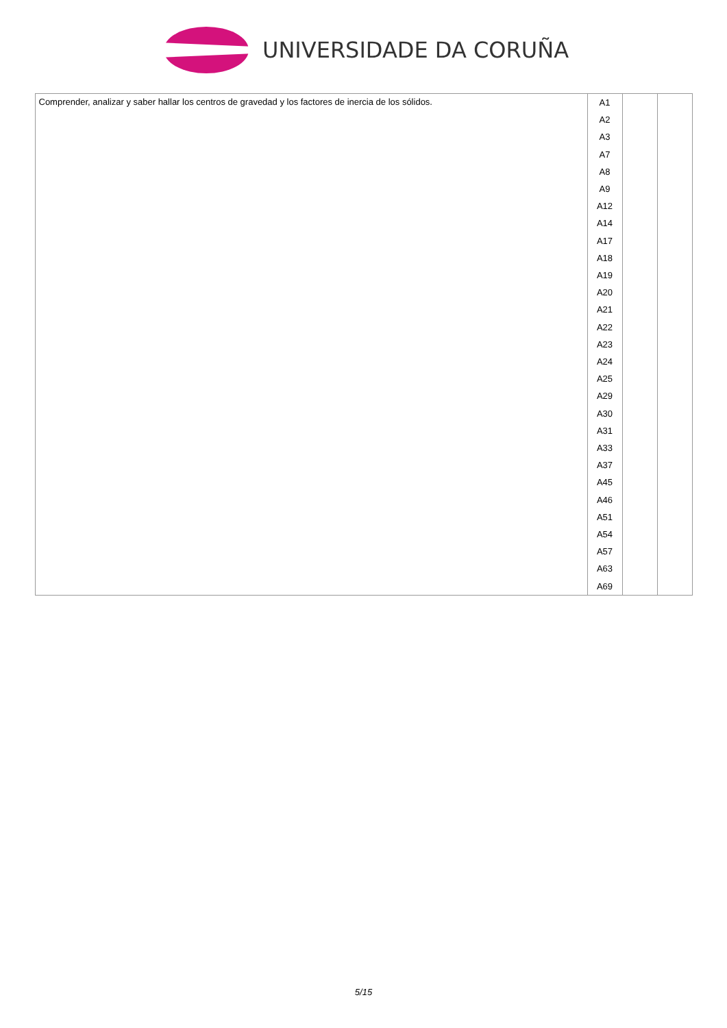UNIVERSIDADE DA CORUÑA
| Comprender, analizar y saber hallar los centros de gravedad y los factores de inercia de los sólidos. | A1 A2 A3 A7 A8 A9 A12 A14 A17 A18 A19 A20 A21 A22 A23 A24 A25 A29 A30 A31 A33 A37 A45 A46 A51 A54 A57 A63 A69 | | |
5/15